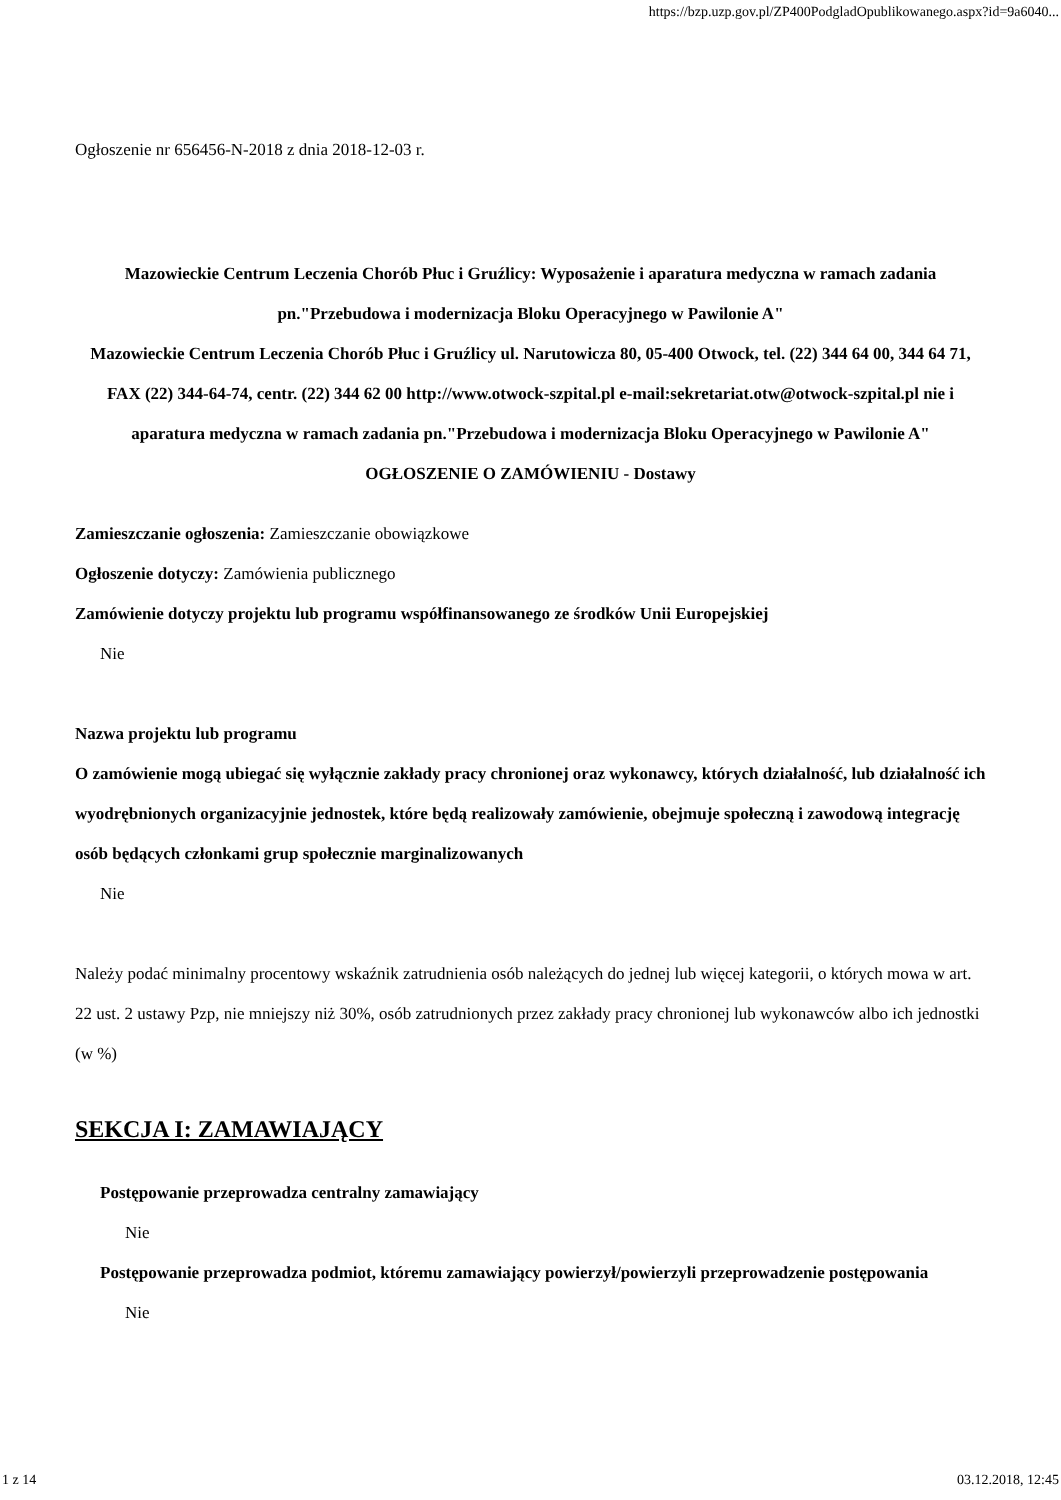https://bzp.uzp.gov.pl/ZP400PodgladOpublikowanego.aspx?id=9a6040...
Ogłoszenie nr 656456-N-2018 z dnia 2018-12-03 r.
Mazowieckie Centrum Leczenia Chorób Płuc i Gruźlicy: Wyposażenie i aparatura medyczna w ramach zadania pn."Przebudowa i modernizacja Bloku Operacyjnego w Pawilonie A"
Mazowieckie Centrum Leczenia Chorób Płuc i Gruźlicy ul. Narutowicza 80, 05-400 Otwock, tel. (22) 344 64 00, 344 64 71, FAX (22) 344-64-74, centr. (22) 344 62 00 http://www.otwock-szpital.pl e-mail:sekretariat.otw@otwock-szpital.pl nie i aparatura medyczna w ramach zadania pn."Przebudowa i modernizacja Bloku Operacyjnego w Pawilonie A"
OGŁOSZENIE O ZAMÓWIENIU - Dostawy
Zamieszczanie ogłoszenia: Zamieszczanie obowiązkowe
Ogłoszenie dotyczy: Zamówienia publicznego
Zamówienie dotyczy projektu lub programu współfinansowanego ze środków Unii Europejskiej
Nie
Nazwa projektu lub programu
O zamówienie mogą ubiegać się wyłącznie zakłady pracy chronionej oraz wykonawcy, których działalność, lub działalność ich wyodrębnionych organizacyjnie jednostek, które będą realizowały zamówienie, obejmuje społeczną i zawodową integrację osób będących członkami grup społecznie marginalizowanych
Nie
Należy podać minimalny procentowy wskaźnik zatrudnienia osób należących do jednej lub więcej kategorii, o których mowa w art. 22 ust. 2 ustawy Pzp, nie mniejszy niż 30%, osób zatrudnionych przez zakłady pracy chronionej lub wykonawców albo ich jednostki (w %)
SEKCJA I: ZAMAWIAJĄCY
Postępowanie przeprowadza centralny zamawiający
Nie
Postępowanie przeprowadza podmiot, któremu zamawiający powierzył/powierzyli przeprowadzenie postępowania
Nie
1 z 14 03.12.2018, 12:45